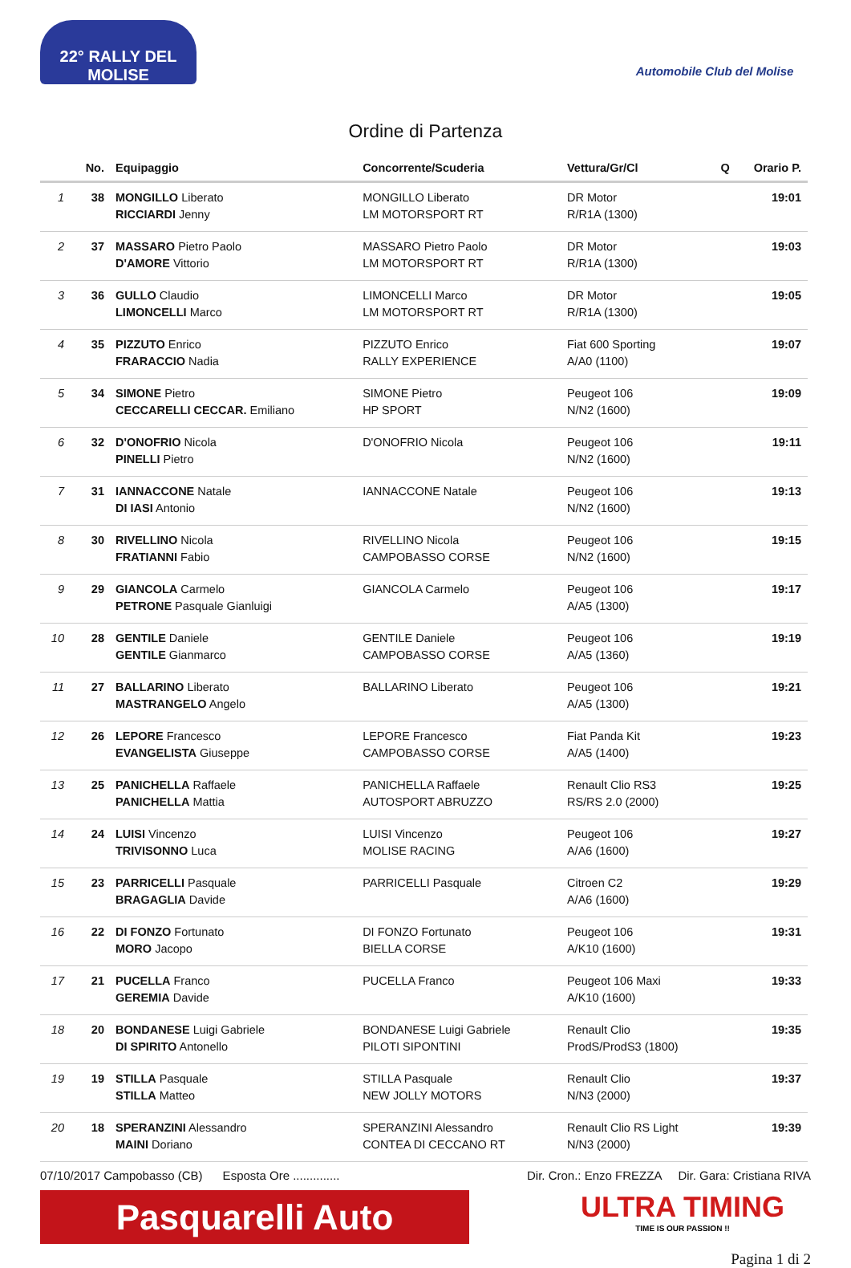22° RALLY DEL MOLISE
Automobile Club del Molise
Ordine di Partenza
| | No. | Equipaggio | Concorrente/Scuderia | Vettura/Gr/Cl | Q | Orario P. |
| --- | --- | --- | --- | --- | --- | --- |
| 1 | 38 | MONGILLO Liberato RICCIARDI Jenny | MONGILLO Liberato LM MOTORSPORT RT | DR Motor R/R1A (1300) | | 19:01 |
| 2 | 37 | MASSARO Pietro Paolo D'AMORE Vittorio | MASSARO Pietro Paolo LM MOTORSPORT RT | DR Motor R/R1A (1300) | | 19:03 |
| 3 | 36 | GULLO Claudio LIMONCELLI Marco | LIMONCELLI Marco LM MOTORSPORT RT | DR Motor R/R1A (1300) | | 19:05 |
| 4 | 35 | PIZZUTO Enrico FRARACCIO Nadia | PIZZUTO Enrico RALLY EXPERIENCE | Fiat 600 Sporting A/A0 (1100) | | 19:07 |
| 5 | 34 | SIMONE Pietro CECCARELLI CECCAR. Emiliano | SIMONE Pietro HP SPORT | Peugeot 106 N/N2 (1600) | | 19:09 |
| 6 | 32 | D'ONOFRIO Nicola PINELLI Pietro | D'ONOFRIO Nicola | Peugeot 106 N/N2 (1600) | | 19:11 |
| 7 | 31 | IANNACCONE Natale DI IASI Antonio | IANNACCONE Natale | Peugeot 106 N/N2 (1600) | | 19:13 |
| 8 | 30 | RIVELLINO Nicola FRATIANNI Fabio | RIVELLINO Nicola CAMPOBASSO CORSE | Peugeot 106 N/N2 (1600) | | 19:15 |
| 9 | 29 | GIANCOLA Carmelo PETRONE Pasquale Gianluigi | GIANCOLA Carmelo | Peugeot 106 A/A5 (1300) | | 19:17 |
| 10 | 28 | GENTILE Daniele GENTILE Gianmarco | GENTILE Daniele CAMPOBASSO CORSE | Peugeot 106 A/A5 (1360) | | 19:19 |
| 11 | 27 | BALLARINO Liberato MASTRANGELO Angelo | BALLARINO Liberato | Peugeot 106 A/A5 (1300) | | 19:21 |
| 12 | 26 | LEPORE Francesco EVANGELISTA Giuseppe | LEPORE Francesco CAMPOBASSO CORSE | Fiat Panda Kit A/A5 (1400) | | 19:23 |
| 13 | 25 | PANICHELLA Raffaele PANICHELLA Mattia | PANICHELLA Raffaele AUTOSPORT ABRUZZO | Renault Clio RS3 RS/RS 2.0 (2000) | | 19:25 |
| 14 | 24 | LUISI Vincenzo TRIVISONNO Luca | LUISI Vincenzo MOLISE RACING | Peugeot 106 A/A6 (1600) | | 19:27 |
| 15 | 23 | PARRICELLI Pasquale BRAGAGLIA Davide | PARRICELLI Pasquale | Citroen C2 A/A6 (1600) | | 19:29 |
| 16 | 22 | DI FONZO Fortunato MORO Jacopo | DI FONZO Fortunato BIELLA CORSE | Peugeot 106 A/K10 (1600) | | 19:31 |
| 17 | 21 | PUCELLA Franco GEREMIA Davide | PUCELLA Franco | Peugeot 106 Maxi A/K10 (1600) | | 19:33 |
| 18 | 20 | BONDANESE Luigi Gabriele DI SPIRITO Antonello | BONDANESE Luigi Gabriele PILOTI SIPONTINI | Renault Clio ProdS/ProdS3 (1800) | | 19:35 |
| 19 | 19 | STILLA Pasquale STILLA Matteo | STILLA Pasquale NEW JOLLY MOTORS | Renault Clio N/N3 (2000) | | 19:37 |
| 20 | 18 | SPERANZINI Alessandro MAINI Doriano | SPERANZINI Alessandro CONTEA DI CECCANO RT | Renault Clio RS Light N/N3 (2000) | | 19:39 |
07/10/2017 Campobasso (CB) Esposta Ore .............. Dir. Cron.: Enzo FREZZA Dir. Gara: Cristiana RIVA
Pasquarelli Auto
ULTRA TIMING
TIME IS OUR PASSION !!
Pagina 1 di 2